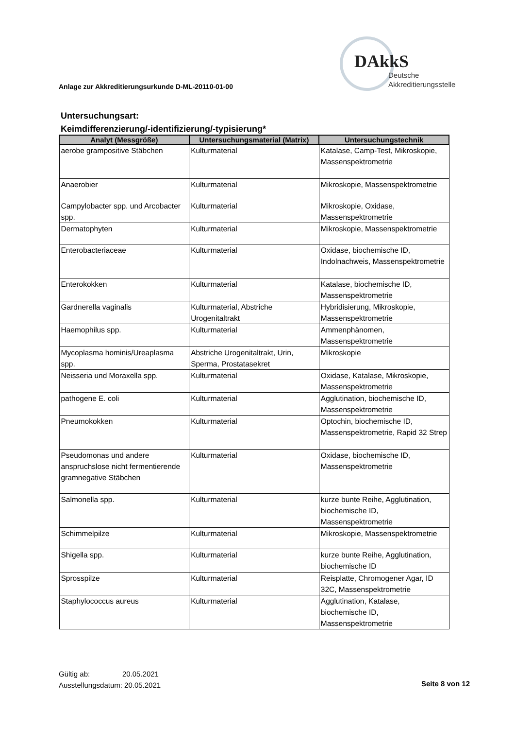Anlage zur Akkreditierungsurkunde D-ML-20110-01-00
DAkkS
Deutsche
Akkreditierungsstelle
Untersuchungsart:
Keimdifferenzierung/-identifizierung/-typisierung*
| Analyt (Messgröße) | Untersuchungsmaterial (Matrix) | Untersuchungstechnik |
| --- | --- | --- |
| aerobe grampositive Stäbchen | Kulturmaterial | Katalase, Camp-Test, Mikroskopie, Massenspektrometrie |
| Anaerobier | Kulturmaterial | Mikroskopie, Massenspektrometrie |
| Campylobacter spp. und Arcobacter spp. | Kulturmaterial | Mikroskopie, Oxidase, Massenspektrometrie |
| Dermatophyten | Kulturmaterial | Mikroskopie, Massenspektrometrie |
| Enterobacteriaceae | Kulturmaterial | Oxidase, biochemische ID, Indolnachweis, Massenspektrometrie |
| Enterokokken | Kulturmaterial | Katalase, biochemische ID, Massenspektrometrie |
| Gardnerella vaginalis | Kulturmaterial, Abstriche Urogenitaltrakt | Hybridisierung, Mikroskopie, Massenspektrometrie |
| Haemophilus spp. | Kulturmaterial | Ammenphänomen, Massenspektrometrie |
| Mycoplasma hominis/Ureaplasma spp. | Abstriche Urogenitaltrakt, Urin, Sperma, Prostatasekret | Mikroskopie |
| Neisseria und Moraxella spp. | Kulturmaterial | Oxidase, Katalase, Mikroskopie, Massenspektrometrie |
| pathogene E. coli | Kulturmaterial | Agglutination, biochemische ID, Massenspektrometrie |
| Pneumokokken | Kulturmaterial | Optochin, biochemische ID, Massenspektrometrie, Rapid 32 Strep |
| Pseudomonas und andere anspruchslose nicht fermentierende gramnegative Stäbchen | Kulturmaterial | Oxidase, biochemische ID, Massenspektrometrie |
| Salmonella spp. | Kulturmaterial | kurze bunte Reihe, Agglutination, biochemische ID, Massenspektrometrie |
| Schimmelpilze | Kulturmaterial | Mikroskopie, Massenspektrometrie |
| Shigella spp. | Kulturmaterial | kurze bunte Reihe, Agglutination, biochemische ID |
| Sprosspilze | Kulturmaterial | Reisplatte, Chromogener Agar, ID 32C, Massenspektrometrie |
| Staphylococcus aureus | Kulturmaterial | Agglutination, Katalase, biochemische ID, Massenspektrometrie |
Gültig ab: 20.05.2021
Ausstellungsdatum: 20.05.2021
Seite 8 von 12